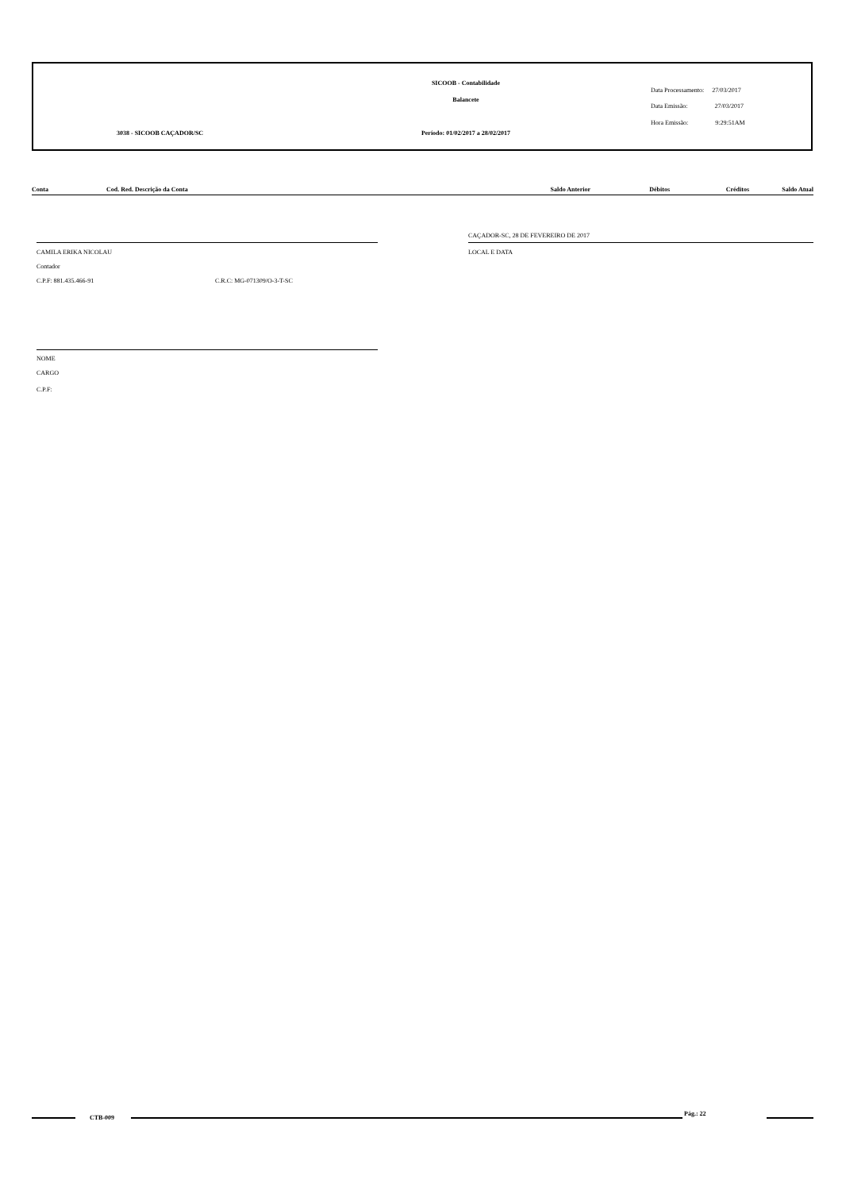SICOOB - Contabilidade
Balancete
Data Processamento: 27/03/2017
Data Emissão: 27/03/2017
Hora Emissão: 9:29:51AM
3038 - SICOOB CAÇADOR/SC Período: 01/02/2017 a 28/02/2017
| Conta | Cod. Red. Descrição da Conta | Saldo Anterior | Débitos | Créditos | Saldo Atual |
| --- | --- | --- | --- | --- | --- |
CAÇADOR-SC, 28 DE FEVEREIRO DE 2017
CAMILA ERIKA NICOLAU LOCAL E DATA
Contador
C.P.F: 881.435.466-91 C.R.C: MG-071309/O-3-T-SC
NOME
CARGO
C.P.F:
CTB-009
Pág.: 22